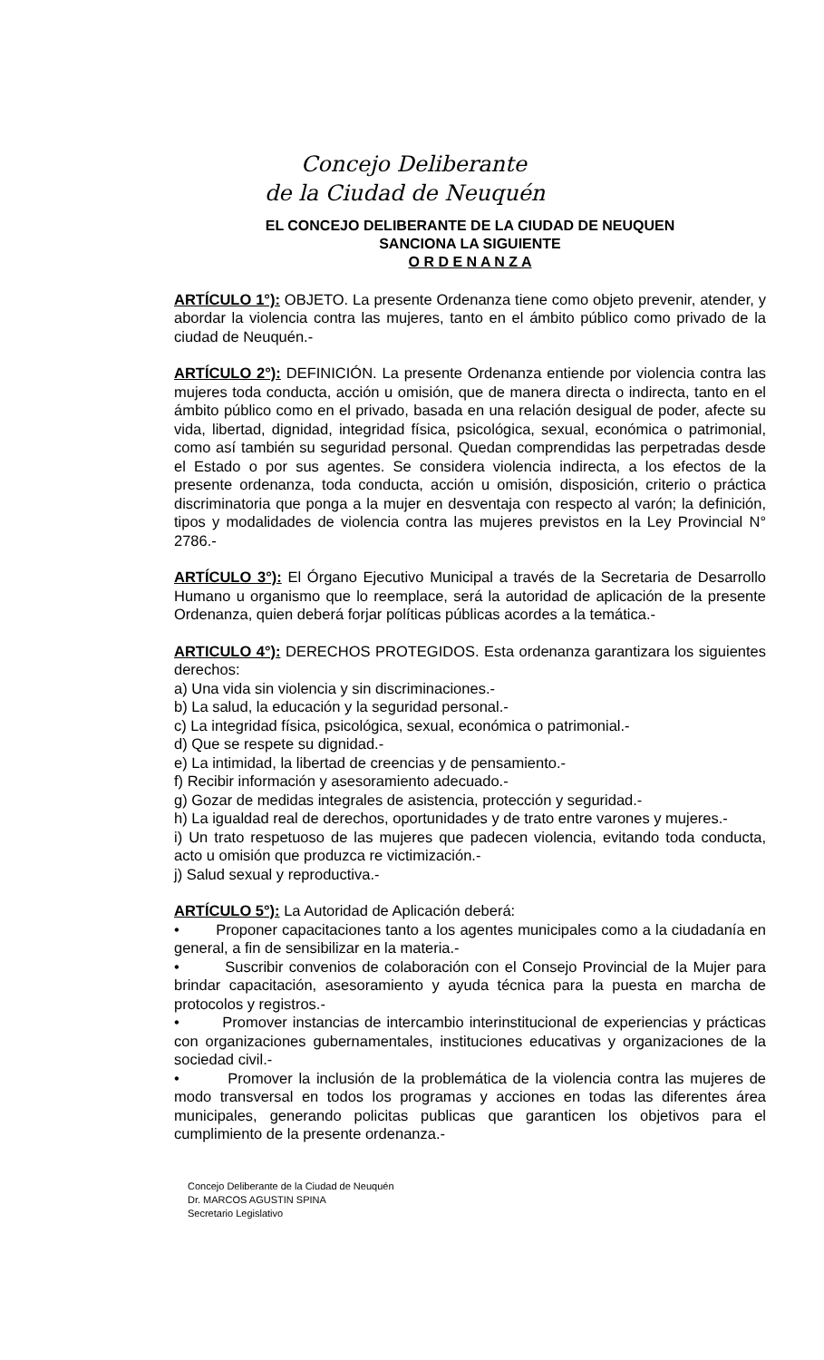Concejo Deliberante
de la Ciudad de Neuquén
EL CONCEJO DELIBERANTE DE LA CIUDAD DE NEUQUEN
SANCIONA LA SIGUIENTE
O R D E N A N Z A
ARTÍCULO 1°): OBJETO. La presente Ordenanza tiene como objeto prevenir, atender, y abordar la violencia contra las mujeres, tanto en el ámbito público como privado de la ciudad de Neuquén.-
ARTÍCULO 2°): DEFINICIÓN. La presente Ordenanza entiende por violencia contra las mujeres toda conducta, acción u omisión, que de manera directa o indirecta, tanto en el ámbito público como en el privado, basada en una relación desigual de poder, afecte su vida, libertad, dignidad, integridad física, psicológica, sexual, económica o patrimonial, como así también su seguridad personal. Quedan comprendidas las perpetradas desde el Estado o por sus agentes. Se considera violencia indirecta, a los efectos de la presente ordenanza, toda conducta, acción u omisión, disposición, criterio o práctica discriminatoria que ponga a la mujer en desventaja con respecto al varón; la definición, tipos y modalidades de violencia contra las mujeres previstos en la Ley Provincial N° 2786.-
ARTÍCULO 3°): El Órgano Ejecutivo Municipal a través de la Secretaria de Desarrollo Humano u organismo que lo reemplace, será la autoridad de aplicación de la presente Ordenanza, quien deberá forjar políticas públicas acordes a la temática.-
ARTICULO 4°): DERECHOS PROTEGIDOS. Esta ordenanza garantizara los siguientes derechos:
a) Una vida sin violencia y sin discriminaciones.-
b) La salud, la educación y la seguridad personal.-
c) La integridad física, psicológica, sexual, económica o patrimonial.-
d) Que se respete su dignidad.-
e) La intimidad, la libertad de creencias y de pensamiento.-
f) Recibir información y asesoramiento adecuado.-
g) Gozar de medidas integrales de asistencia, protección y seguridad.-
h) La igualdad real de derechos, oportunidades y de trato entre varones y mujeres.-
i) Un trato respetuoso de las mujeres que padecen violencia, evitando toda conducta, acto u omisión que produzca re victimización.-
j) Salud sexual y reproductiva.-
ARTÍCULO 5°): La Autoridad de Aplicación deberá:
• Proponer capacitaciones tanto a los agentes municipales como a la ciudadanía en general, a fin de sensibilizar en la materia.-
• Suscribir convenios de colaboración con el Consejo Provincial de la Mujer para brindar capacitación, asesoramiento y ayuda técnica para la puesta en marcha de protocolos y registros.-
• Promover instancias de intercambio interinstitucional de experiencias y prácticas con organizaciones gubernamentales, instituciones educativas y organizaciones de la sociedad civil.-
• Promover la inclusión de la problemática de la violencia contra las mujeres de modo transversal en todos los programas y acciones en todas las diferentes área municipales, generando policitas publicas que garanticen los objetivos para el cumplimiento de la presente ordenanza.-
Concejo Deliberante de la Ciudad de Neuquén
Dr. MARCOS AGUSTIN SPINA
Secretario Legislativo